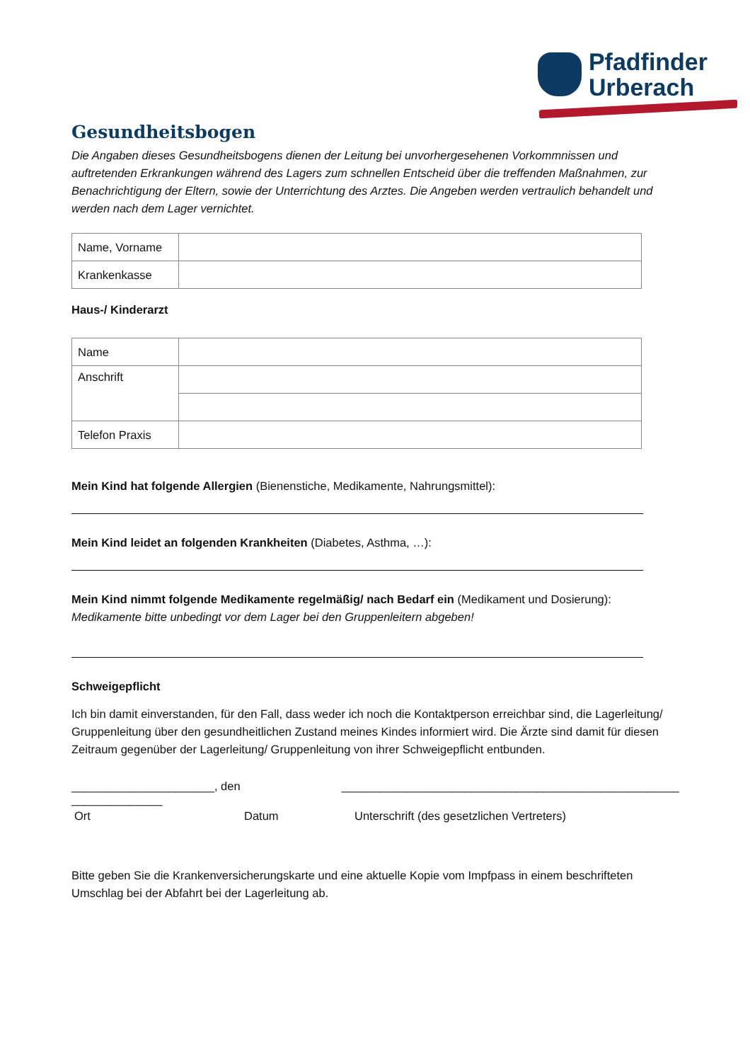Pfadfinder
Urberach
Gesundheitsbogen
Die Angaben dieses Gesundheitsbogens dienen der Leitung bei unvorhergesehenen Vorkommnissen und auftretenden Erkrankungen während des Lagers zum schnellen Entscheid über die treffenden Maßnahmen, zur Benachrichtigung der Eltern, sowie der Unterrichtung des Arztes. Die Angeben werden vertraulich behandelt und werden nach dem Lager vernichtet.
| Name, Vorname | |
| Krankenkasse | |
Haus-/ Kinderarzt
| Name | |
| Anschrift | |
| Telefon Praxis | |
Mein Kind hat folgende Allergien (Bienenstiche, Medikamente, Nahrungsmittel):
Mein Kind leidet an folgenden Krankheiten (Diabetes, Asthma, …):
Mein Kind nimmt folgende Medikamente regelmäßig/ nach Bedarf ein (Medikament und Dosierung):
Medikamente bitte unbedingt vor dem Lager bei den Gruppenleitern abgeben!
Schweigepflicht
Ich bin damit einverstanden, für den Fall, dass weder ich noch die Kontaktperson erreichbar sind, die Lagerleitung/ Gruppenleitung über den gesundheitlichen Zustand meines Kindes informiert wird. Die Ärzte sind damit für diesen Zeitraum gegenüber der Lagerleitung/ Gruppenleitung von ihrer Schweigepflicht entbunden.
______________________, den ______________ ____________________________________________________
Ort Datum Unterschrift (des gesetzlichen Vertreters)
Bitte geben Sie die Krankenversicherungskarte und eine aktuelle Kopie vom Impfpass in einem beschrifteten Umschlag bei der Abfahrt bei der Lagerleitung ab.